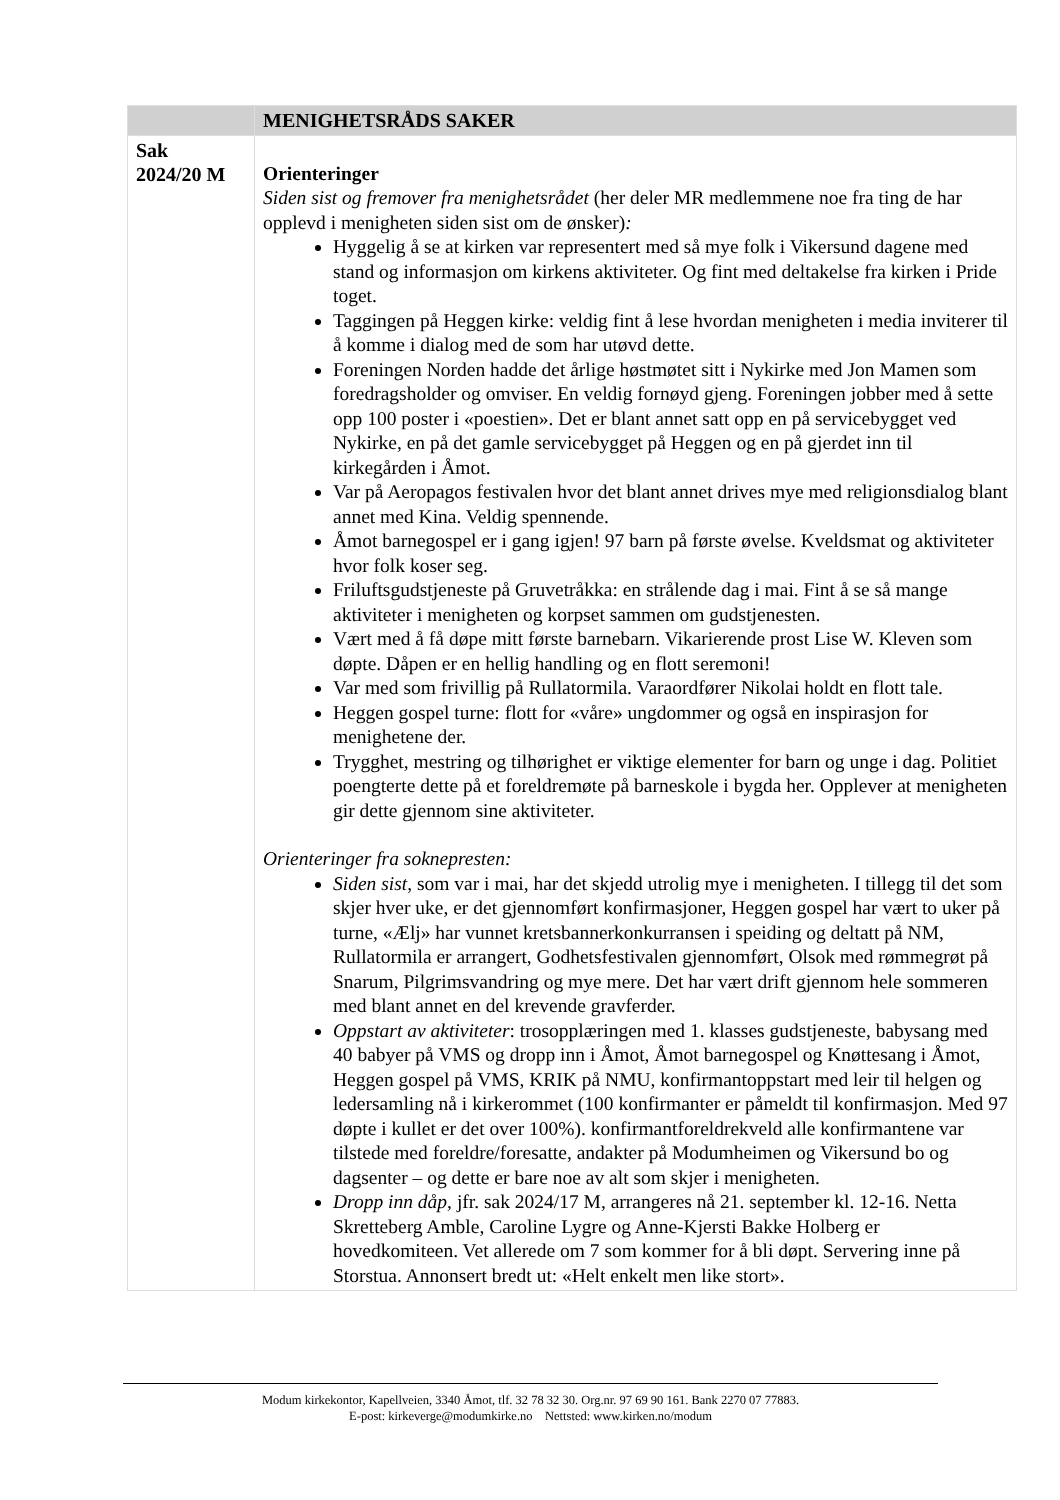| | MENIGHETSRÅDS SAKER |
| --- | --- |
| Sak 2024/20 M | Orienteringer Siden sist og fremover fra menighetsrådet (her deler MR medlemmene noe fra ting de har opplevd i menigheten siden sist om de ønsker) : Hyggelig å se at kirken var representert med så mye folk i Vikersund dagene med stand og informasjon om kirkens aktiviteter. Og fint med deltakelse fra kirken i Pride toget. Taggingen på Heggen kirke: veldig fint å lese hvordan menigheten i media inviterer til å komme i dialog med de som har utøvd dette. Foreningen Norden hadde det årlige høstmøtet sitt i Nykirke med Jon Mamen som foredragsholder og omviser. En veldig fornøyd gjeng. Foreningen jobber med å sette opp 100 poster i «poestien». Det er blant annet satt opp en på servicebygget ved Nykirke, en på det gamle servicebygget på Heggen og en på gjerdet inn til kirkegården i Åmot. Var på Aeropagos festivalen hvor det blant annet drives mye med religionsdialog blant annet med Kina. Veldig spennende. Åmot barnegospel er i gang igjen! 97 barn på første øvelse. Kveldsmat og aktiviteter hvor folk koser seg. Friluftsgudstjeneste på Gruvetråkka: en strålende dag i mai. Fint å se så mange aktiviteter i menigheten og korpset sammen om gudstjenesten. Vært med å få døpe mitt første barnebarn. Vikarierende prost Lise W. Kleven som døpte. Dåpen er en hellig handling og en flott seremoni! Var med som frivillig på Rullatormila. Varaordfører Nikolai holdt en flott tale. Heggen gospel turne: flott for «våre» ungdommer og også en inspirasjon for menighetene der. Trygghet, mestring og tilhørighet er viktige elementer for barn og unge i dag. Politiet poengterte dette på et foreldremøte på barneskole i bygda her. Opplever at menigheten gir dette gjennom sine aktiviteter. Orienteringer fra soknepresten: Siden sist , som var i mai, har det skjedd utrolig mye i menigheten. I tillegg til det som skjer hver uke, er det gjennomført konfirmasjoner, Heggen gospel har vært to uker på turne, «Ælj» har vunnet kretsbannerkonkurransen i speiding og deltatt på NM, Rullatormila er arrangert, Godhetsfestivalen gjennomført, Olsok med rømmegrøt på Snarum, Pilgrimsvandring og mye mere. Det har vært drift gjennom hele sommeren med blant annet en del krevende gravferder. Oppstart av aktiviteter : trosopplæringen med 1. klasses gudstjeneste, babysang med 40 babyer på VMS og dropp inn i Åmot, Åmot barnegospel og Knøttesang i Åmot, Heggen gospel på VMS, KRIK på NMU, konfirmantoppstart med leir til helgen og ledersamling nå i kirkerommet (100 konfirmanter er påmeldt til konfirmasjon. Med 97 døpte i kullet er det over 100%). konfirmantforeldrekveld alle konfirmantene var tilstede med foreldre/foresatte, andakter på Modumheimen og Vikersund bo og dagsenter – og dette er bare noe av alt som skjer i menigheten. Dropp inn dåp, jfr. sak 2024/17 M, arrangeres nå 21. september kl. 12-16. Netta Skretteberg Amble, Caroline Lygre og Anne-Kjersti Bakke Holberg er hovedkomiteen. Vet allerede om 7 som kommer for å bli døpt. Servering inne på Storstua. Annonsert bredt ut: «Helt enkelt men like stort». |
Modum kirkekontor, Kapellveien, 3340 Åmot, tlf. 32 78 32 30. Org.nr. 97 69 90 161. Bank 2270 07 77883.
E-post: kirkeverge@modumkirke.no Nettsted: www.kirken.no/modum